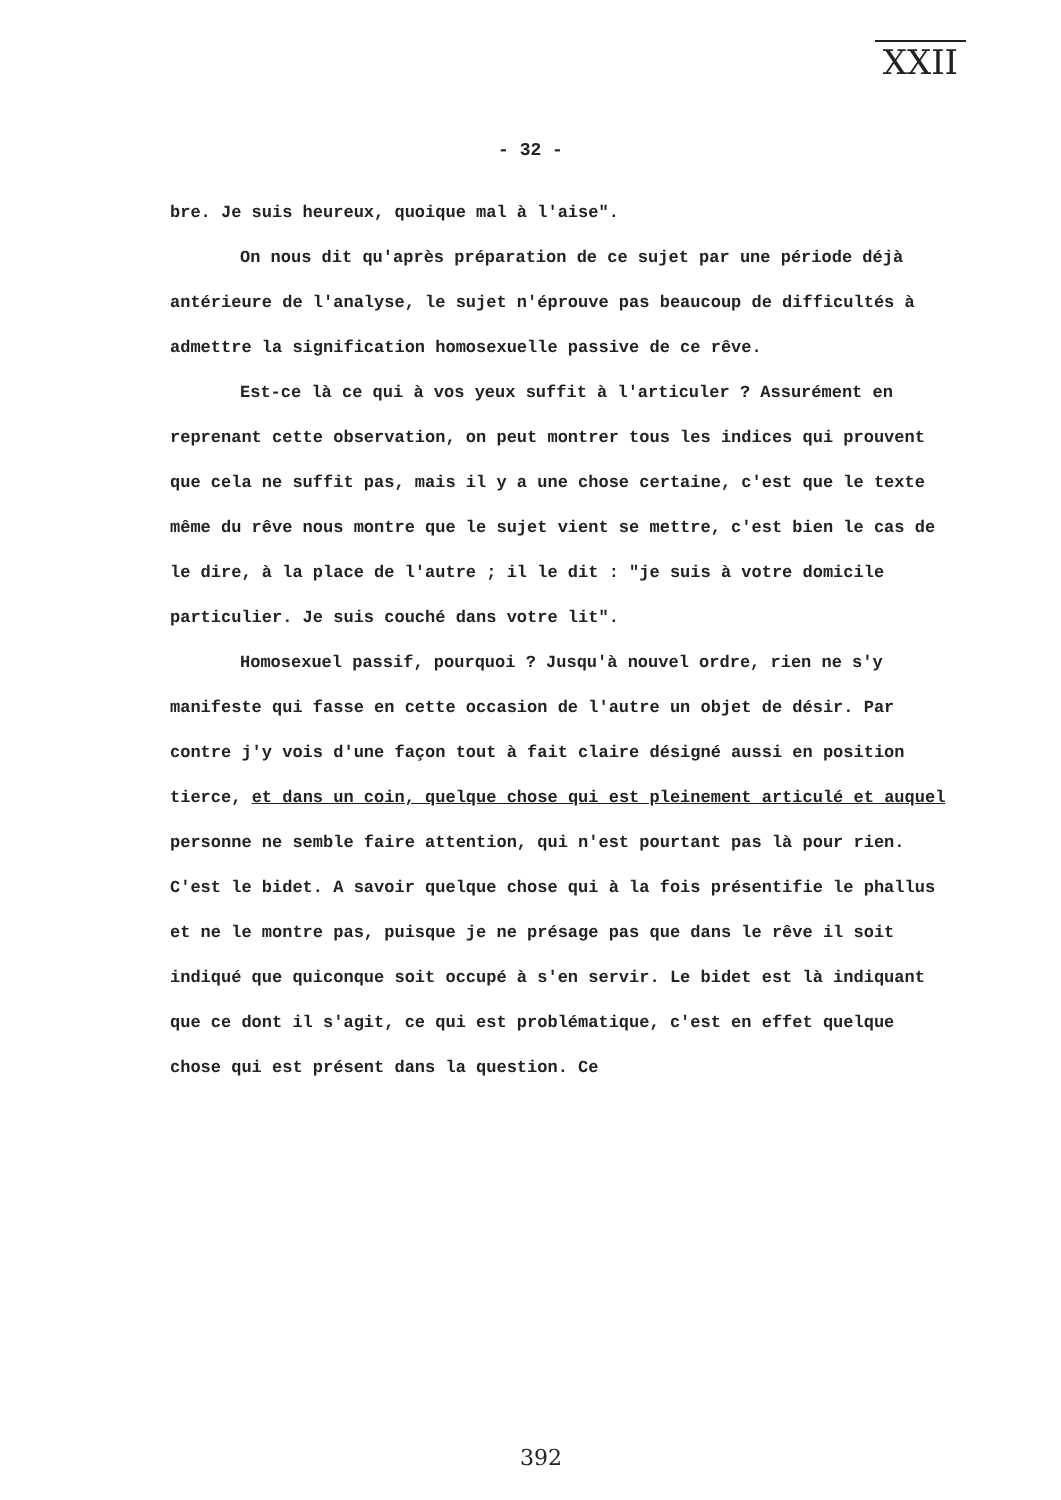XXII
- 32 -
bre. Je suis heureux, quoique mal à l'aise".
On nous dit qu'après préparation de ce sujet par une période déjà antérieure de l'analyse, le sujet n'éprouve pas beaucoup de difficultés à admettre la signification homosexuelle passive de ce rêve.
Est-ce là ce qui à vos yeux suffit à l'articuler ? Assurément en reprenant cette observation, on peut montrer tous les indices qui prouvent que cela ne suffit pas, mais il y a une chose certaine, c'est que le texte même du rêve nous montre que le sujet vient se mettre, c'est bien le cas de le dire, à la place de l'autre ; il le dit : "je suis à votre domicile particulier. Je suis couché dans votre lit".
Homosexuel passif, pourquoi ? Jusqu'à nouvel ordre, rien ne s'y manifeste qui fasse en cette occasion de l'autre un objet de désir. Par contre j'y vois d'une façon tout à fait claire désigné aussi en position tierce, et dans un coin, quelque chose qui est pleinement articulé et auquel personne ne semble faire attention, qui n'est pourtant pas là pour rien. C'est le bidet. A savoir quelque chose qui à la fois présentifie le phallus et ne le montre pas, puisque je ne présage pas que dans le rêve il soit indiqué que quiconque soit occupé à s'en servir. Le bidet est là indiquant que ce dont il s'agit, ce qui est problématique, c'est en effet quelque chose qui est présent dans la question. Ce
392